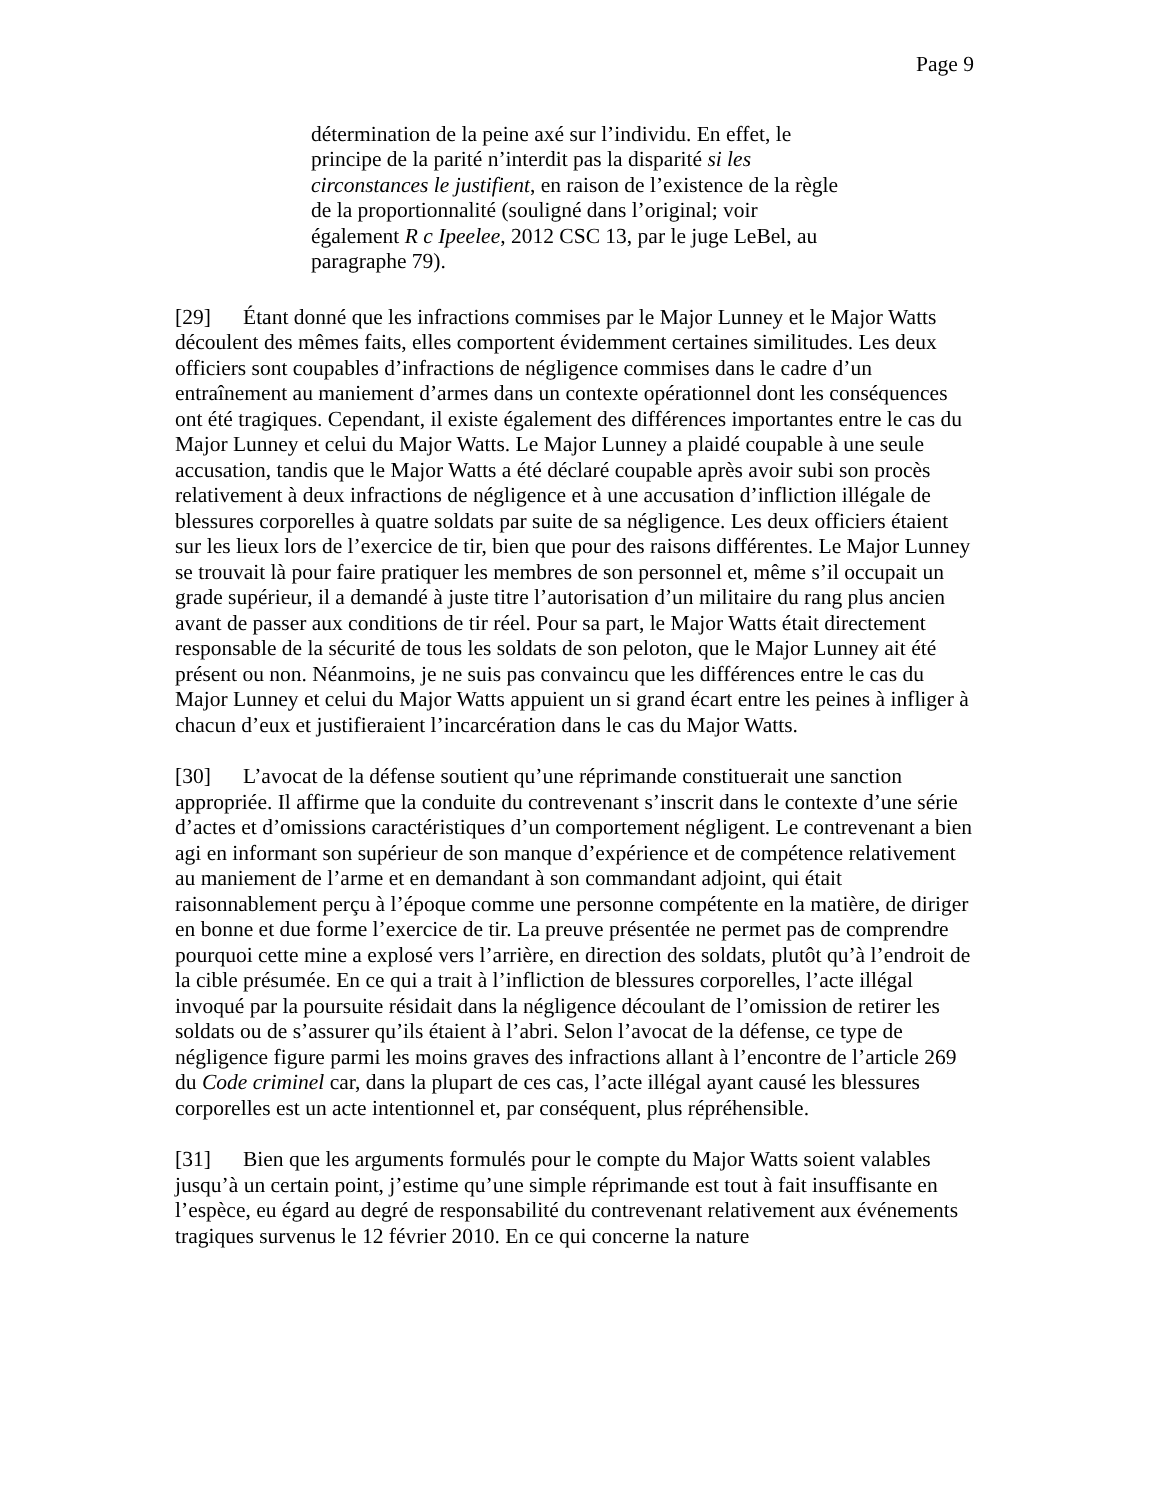Page 9
détermination de la peine axé sur l’individu. En effet, le principe de la parité n’interdit pas la disparité si les circonstances le justifient, en raison de l’existence de la règle de la proportionnalité (souligné dans l’original; voir également R c Ipeelee, 2012 CSC 13, par le juge LeBel, au paragraphe 79).
[29] Étant donné que les infractions commises par le Major Lunney et le Major Watts découlent des mêmes faits, elles comportent évidemment certaines similitudes. Les deux officiers sont coupables d’infractions de négligence commises dans le cadre d’un entraînement au maniement d’armes dans un contexte opérationnel dont les conséquences ont été tragiques. Cependant, il existe également des différences importantes entre le cas du Major Lunney et celui du Major Watts. Le Major Lunney a plaidé coupable à une seule accusation, tandis que le Major Watts a été déclaré coupable après avoir subi son procès relativement à deux infractions de négligence et à une accusation d’infliction illégale de blessures corporelles à quatre soldats par suite de sa négligence. Les deux officiers étaient sur les lieux lors de l’exercice de tir, bien que pour des raisons différentes. Le Major Lunney se trouvait là pour faire pratiquer les membres de son personnel et, même s’il occupait un grade supérieur, il a demandé à juste titre l’autorisation d’un militaire du rang plus ancien avant de passer aux conditions de tir réel. Pour sa part, le Major Watts était directement responsable de la sécurité de tous les soldats de son peloton, que le Major Lunney ait été présent ou non. Néanmoins, je ne suis pas convaincu que les différences entre le cas du Major Lunney et celui du Major Watts appuient un si grand écart entre les peines à infliger à chacun d’eux et justifieraient l’incarcération dans le cas du Major Watts.
[30] L’avocat de la défense soutient qu’une réprimande constituerait une sanction appropriée. Il affirme que la conduite du contrevenant s’inscrit dans le contexte d’une série d’actes et d’omissions caractéristiques d’un comportement négligent. Le contrevenant a bien agi en informant son supérieur de son manque d’expérience et de compétence relativement au maniement de l’arme et en demandant à son commandant adjoint, qui était raisonnablement perçu à l’époque comme une personne compétente en la matière, de diriger en bonne et due forme l’exercice de tir. La preuve présentée ne permet pas de comprendre pourquoi cette mine a explosé vers l’arrière, en direction des soldats, plutôt qu’à l’endroit de la cible présumée. En ce qui a trait à l’infliction de blessures corporelles, l’acte illégal invoqué par la poursuite résidait dans la négligence découlant de l’omission de retirer les soldats ou de s’assurer qu’ils étaient à l’abri. Selon l’avocat de la défense, ce type de négligence figure parmi les moins graves des infractions allant à l’encontre de l’article 269 du Code criminel car, dans la plupart de ces cas, l’acte illégal ayant causé les blessures corporelles est un acte intentionnel et, par conséquent, plus répréhensible.
[31] Bien que les arguments formulés pour le compte du Major Watts soient valables jusqu’à un certain point, j’estime qu’une simple réprimande est tout à fait insuffisante en l’espèce, eu égard au degré de responsabilité du contrevenant relativement aux événements tragiques survenus le 12 février 2010. En ce qui concerne la nature